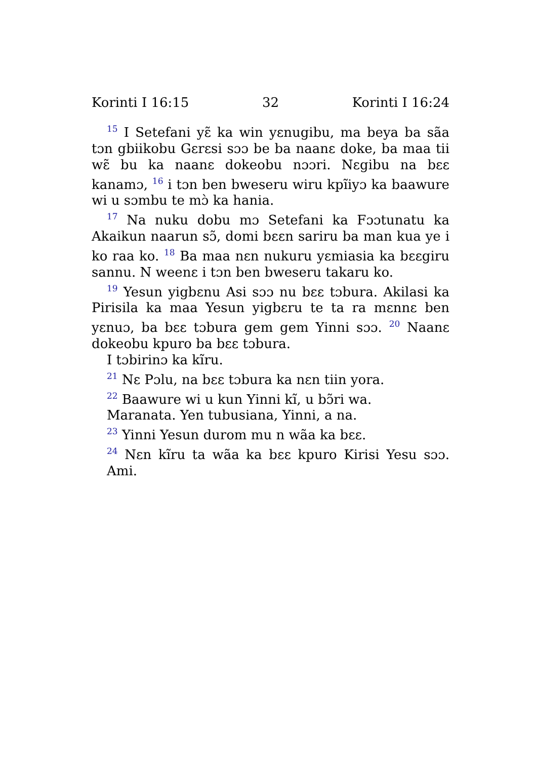Korinti I 16:15 32 Korinti I 16:24
<sup>15</sup> I Setefani yɛ̃ ka win yɛnugibu, ma beya ba sãa tɔn gbiikobu Gɛrɛsi sɔɔ be ba naanɛ doke, ba maa tii wɛ̃ bu ka naanɛ dokeobu nɔɔri. Nɛgibu na bɛɛ kanamɔ, <sup>16</sup> i tɔn ben bweseru wiru kpĩiyɔ ka baawure wi u sɔmbu te mɔ̀ ka hania.
<sup>17</sup> Na nuku dobu mɔ Setefani ka Fɔɔtunatu ka Akaikun naarun sɔ̃, domi bɛɛn sariru ba man kua ye i ko raa ko. <sup>18</sup> Ba maa nɛn nukuru yɛmiasia ka bɛɛgiru sannu. N weenɛ i tɔn ben bweseru takaru ko.
<sup>19</sup> Yesun yigbɛnu Asi sɔɔ nu bɛɛ tɔbura. Akilasi ka Pirisila ka maa Yesun yigbɛru te ta ra mɛnnɛ ben yɛnuɔ, ba bɛɛ tɔbura gem gem Yinni sɔɔ. <sup>20</sup> Naanɛ dokeobu kpuro ba bɛɛ tɔbura.
I tɔbirinɔ ka kĩru.
<sup>21</sup> Nɛ Pɔlu, na bɛɛ tɔbura ka nɛn tiin yora.
<sup>22</sup> Baawure wi u kun Yinni kĩ, u bɔ̃ri wa.
Maranata. Yen tubusiana, Yinni, a na.
<sup>23</sup> Yinni Yesun durom mu n wãa ka bɛɛ.
<sup>24</sup> Nɛn kĩru ta wãa ka bɛɛ kpuro Kirisi Yesu sɔɔ. Ami.